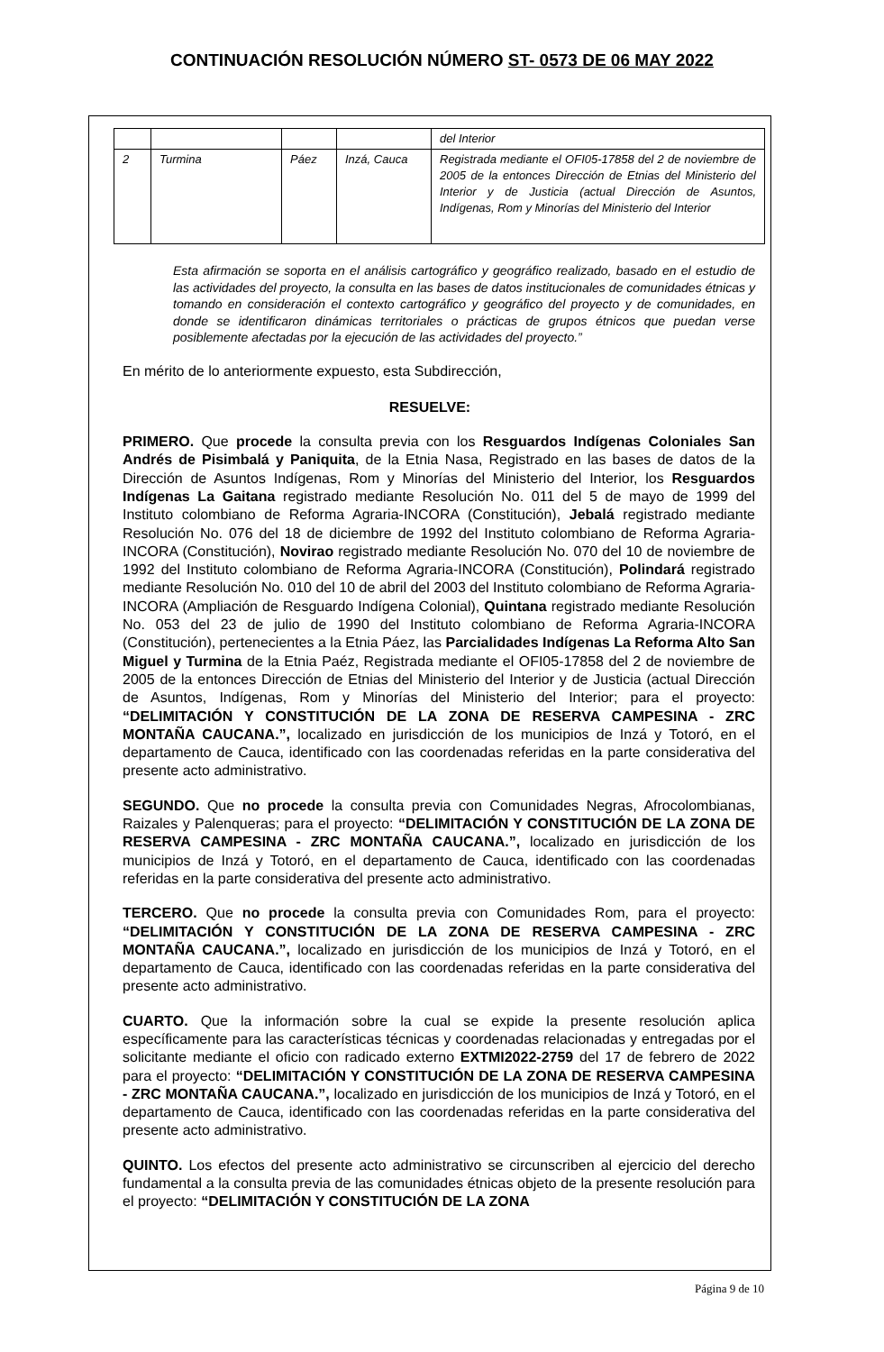CONTINUACIÓN RESOLUCIÓN NÚMERO ST- 0573 DE 06 MAY 2022
| | | | | del Interior |
| 2 | Turmina | Páez | Inzá, Cauca | Registrada mediante el OFI05-17858 del 2 de noviembre de 2005 de la entonces Dirección de Etnias del Ministerio del Interior y de Justicia (actual Dirección de Asuntos, Indígenas, Rom y Minorías del Ministerio del Interior |
Esta afirmación se soporta en el análisis cartográfico y geográfico realizado, basado en el estudio de las actividades del proyecto, la consulta en las bases de datos institucionales de comunidades étnicas y tomando en consideración el contexto cartográfico y geográfico del proyecto y de comunidades, en donde se identificaron dinámicas territoriales o prácticas de grupos étnicos que puedan verse posiblemente afectadas por la ejecución de las actividades del proyecto.”
En mérito de lo anteriormente expuesto, esta Subdirección,
RESUELVE:
PRIMERO. Que procede la consulta previa con los Resguardos Indígenas Coloniales San Andrés de Pisimbalá y Paniquita, de la Etnia Nasa, Registrado en las bases de datos de la Dirección de Asuntos Indígenas, Rom y Minorías del Ministerio del Interior, los Resguardos Indígenas La Gaitana registrado mediante Resolución No. 011 del 5 de mayo de 1999 del Instituto colombiano de Reforma Agraria-INCORA (Constitución), Jebalá registrado mediante Resolución No. 076 del 18 de diciembre de 1992 del Instituto colombiano de Reforma Agraria-INCORA (Constitución), Novirao registrado mediante Resolución No. 070 del 10 de noviembre de 1992 del Instituto colombiano de Reforma Agraria-INCORA (Constitución), Polindará registrado mediante Resolución No. 010 del 10 de abril del 2003 del Instituto colombiano de Reforma Agraria-INCORA (Ampliación de Resguardo Indígena Colonial), Quintana registrado mediante Resolución No. 053 del 23 de julio de 1990 del Instituto colombiano de Reforma Agraria-INCORA (Constitución), pertenecientes a la Etnia Páez, las Parcialidades Indígenas La Reforma Alto San Miguel y Turmina de la Etnia Paéz, Registrada mediante el OFI05-17858 del 2 de noviembre de 2005 de la entonces Dirección de Etnias del Ministerio del Interior y de Justicia (actual Dirección de Asuntos, Indígenas, Rom y Minorías del Ministerio del Interior; para el proyecto: “DELIMITACIÓN Y CONSTITUCIÓN DE LA ZONA DE RESERVA CAMPESINA - ZRC MONTAÑA CAUCANA.”, localizado en jurisdicción de los municipios de Inzá y Totoró, en el departamento de Cauca, identificado con las coordenadas referidas en la parte considerativa del presente acto administrativo.
SEGUNDO. Que no procede la consulta previa con Comunidades Negras, Afrocolombianas, Raizales y Palenqueras; para el proyecto: “DELIMITACIÓN Y CONSTITUCIÓN DE LA ZONA DE RESERVA CAMPESINA - ZRC MONTAÑA CAUCANA.”, localizado en jurisdicción de los municipios de Inzá y Totoró, en el departamento de Cauca, identificado con las coordenadas referidas en la parte considerativa del presente acto administrativo.
TERCERO. Que no procede la consulta previa con Comunidades Rom, para el proyecto: “DELIMITACIÓN Y CONSTITUCIÓN DE LA ZONA DE RESERVA CAMPESINA - ZRC MONTAÑA CAUCANA.”, localizado en jurisdicción de los municipios de Inzá y Totoró, en el departamento de Cauca, identificado con las coordenadas referidas en la parte considerativa del presente acto administrativo.
CUARTO. Que la información sobre la cual se expide la presente resolución aplica específicamente para las características técnicas y coordenadas relacionadas y entregadas por el solicitante mediante el oficio con radicado externo EXTMI2022-2759 del 17 de febrero de 2022 para el proyecto: “DELIMITACIÓN Y CONSTITUCIÓN DE LA ZONA DE RESERVA CAMPESINA - ZRC MONTAÑA CAUCANA.”, localizado en jurisdicción de los municipios de Inzá y Totoró, en el departamento de Cauca, identificado con las coordenadas referidas en la parte considerativa del presente acto administrativo.
QUINTO. Los efectos del presente acto administrativo se circunscriben al ejercicio del derecho fundamental a la consulta previa de las comunidades étnicas objeto de la presente resolución para el proyecto: “DELIMITACIÓN Y CONSTITUCIÓN DE LA ZONA
Página 9 de 10